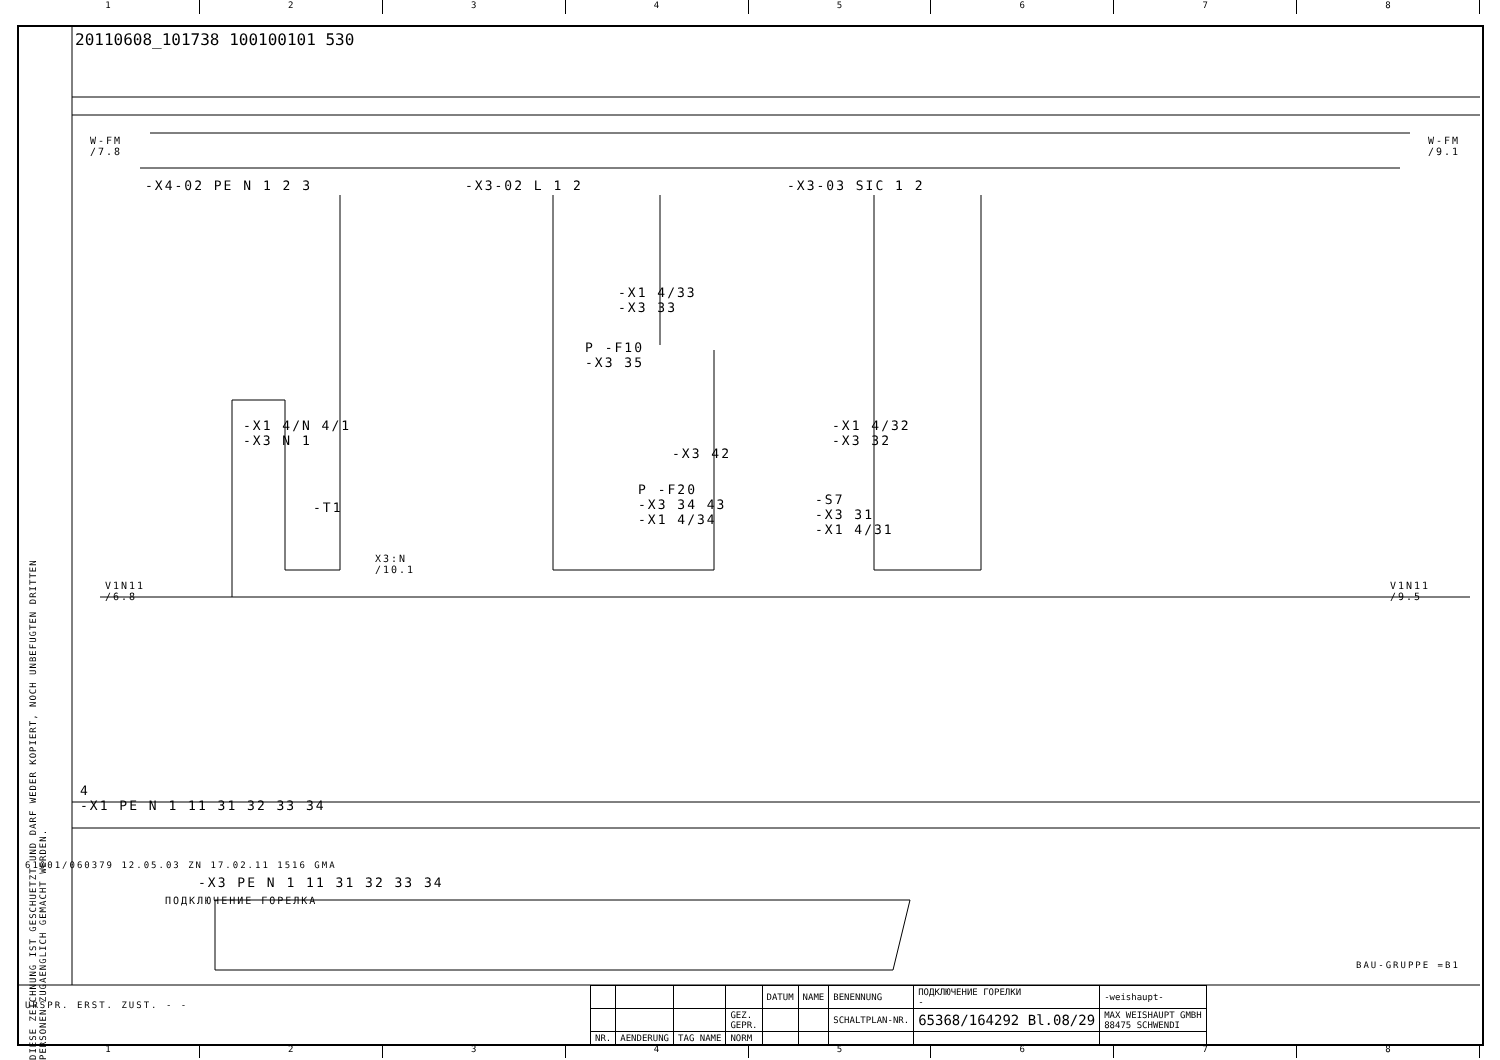12345678
20110608_101738 100100101 530
W-FM
/7.8
W-FM
/9.1
-X4-02 PE N 1 2 3 -X3-02 L 1 2 -X3-03 SIC 1 2
-X1 4/33
-X3 33
P -F10
-X3 35
-X1 4/N 4/1
-X3 N 1
-T1
X3:N
/10.1
-X3 42
P -F20
-X3 34 43
-X1 4/34
-X1 4/32
-X3 32
-S7
-X3 31
-X1 4/31
V1N11
/6.8
V1N11
/9.5
DIESE ZEICHNUNG IST GESCHUETZT UND DARF WEDER KOPIERT, NOCH UNBEFUGTEN DRITTEN PERSONEN ZUGAENGLICH GEMACHT WERDEN.
4
-X1 PE N 1 11 31 32 33 34
-X3 PE N 1 11 31 32 33 34
ПОДКЛЮЧЕНИЕ ГОРЕЛКА
61001/060379 12.05.03 ZN 17.02.11 1516 GMA
BAU-GRUPPE =B1
URSPR. ERST. ZUST. - -
| | | | | DATUM | NAME | BENENNUNG | ПОДКЛЮЧЕНИЕ ГОРЕЛКИ - | -weishaupt- |
| | | | GEZ. GEPR. | | | SCHALTPLAN-NR. | 65368/164292 Bl.08/29 | MAX WEISHAUPT GMBH 88475 SCHWENDI |
| NR. | AENDERUNG | TAG NAME | NORM | | | | | |
12345678